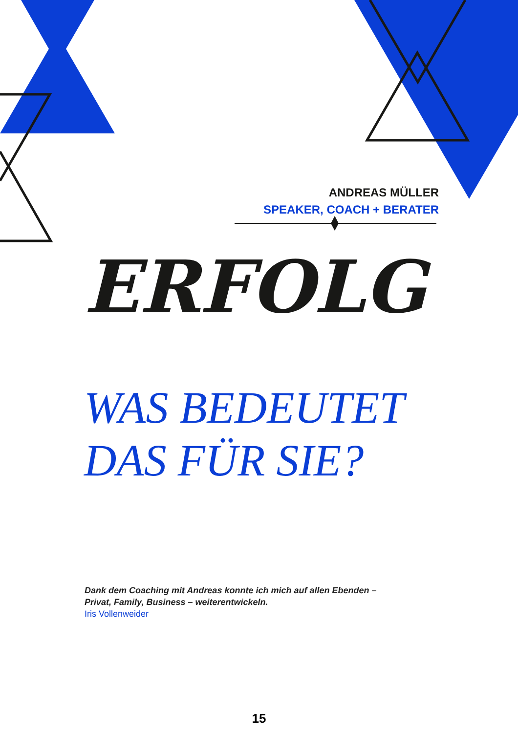ANDREAS MÜLLER
SPEAKER, COACH + BERATER
ERFOLG
WAS BEDEUTET
DAS FÜR SIE?
Dank dem Coaching mit Andreas konnte ich mich auf allen Ebenden –
Privat, Family, Business – weiterentwickeln.
Iris Vollenweider
15